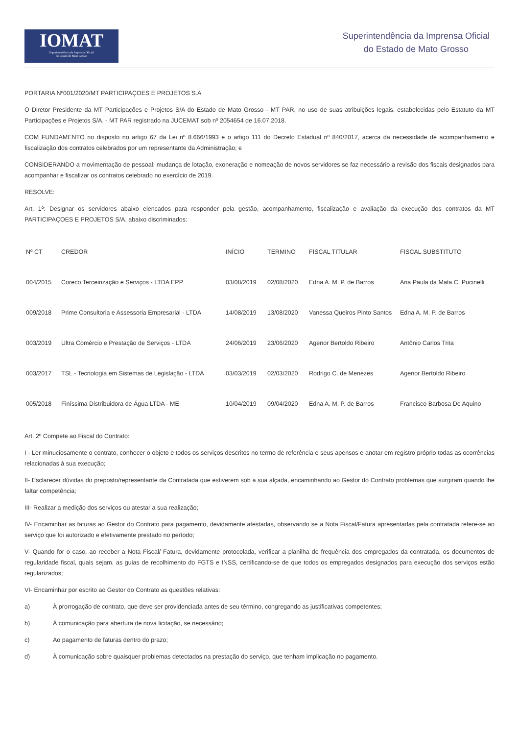IOMAT
Superintendência da Imprensa Oficial
do Estado de Mato Grosso
Superintendência da Imprensa Oficial
do Estado de Mato Grosso
PORTARIA Nº001/2020/MT PARTICIPAÇOES E PROJETOS S.A
O Diretor Presidente da MT Participações e Projetos S/A do Estado de Mato Grosso - MT PAR, no uso de suas atribuições legais, estabelecidas pelo Estatuto da MT Participações e Projetos S/A. - MT PAR registrado na JUCEMAT sob nº 2054654 de 16.07.2018.
COM FUNDAMENTO no disposto no artigo 67 da Lei nº 8.666/1993 e o artigo 111 do Decreto Estadual nº 840/2017, acerca da necessidade de acompanhamento e fiscalização dos contratos celebrados por um representante da Administração; e
CONSIDERANDO a movimentação de pessoal: mudança de lotação, exoneração e nomeação de novos servidores se faz necessário a revisão dos fiscais designados para acompanhar e fiscalizar os contratos celebrado no exercício de 2019.
RESOLVE:
Art. 1º: Designar os servidores abaixo elencados para responder pela gestão, acompanhamento, fiscalização e avaliação da execução dos contratos da MT PARTICIPAÇOES E PROJETOS S/A, abaixo discriminados:
| Nº CT | CREDOR | INÍCIO | TERMINO | FISCAL TITULAR | FISCAL SUBSTITUTO |
| --- | --- | --- | --- | --- | --- |
| 004/2015 | Coreco Terceirização e Serviços - LTDA EPP | 03/08/2019 | 02/08/2020 | Edna A. M. P. de Barros | Ana Paula da Mata C. Pucinelli |
| 009/2018 | Prime Consultoria e Assessoria Empresarial - LTDA | 14/08/2019 | 13/08/2020 | Vanessa Queiros Pinto Santos | Edna A. M. P. de Barros |
| 003/2019 | Ultra Comércio e Prestação de Serviços - LTDA | 24/06/2019 | 23/06/2020 | Agenor Bertoldo Ribeiro | Antônio Carlos Trita |
| 003/2017 | TSL - Tecnologia em Sistemas de Legislação - LTDA | 03/03/2019 | 02/03/2020 | Rodrigo C. de Menezes | Agenor Bertoldo Ribeiro |
| 005/2018 | Finíssima Distribuidora de Água LTDA - ME | 10/04/2019 | 09/04/2020 | Edna A. M. P. de Barros | Francisco Barbosa De Aquino |
Art. 2º Compete ao Fiscal do Contrato:
I - Ler minuciosamente o contrato, conhecer o objeto e todos os serviços descritos no termo de referência e seus apensos e anotar em registro próprio todas as ocorrências relacionadas à sua execução;
II- Esclarecer dúvidas do preposto/representante da Contratada que estiverem sob a sua alçada, encaminhando ao Gestor do Contrato problemas que surgiram quando lhe faltar competência;
III- Realizar a medição dos serviços ou atestar a sua realização;
IV- Encaminhar as faturas ao Gestor do Contrato para pagamento, devidamente atestadas, observando se a Nota Fiscal/Fatura apresentadas pela contratada refere-se ao serviço que foi autorizado e efetivamente prestado no período;
V- Quando for o caso, ao receber a Nota Fiscal/ Fatura, devidamente protocolada, verificar a planilha de frequência dos empregados da contratada, os documentos de regularidade fiscal, quais sejam, as guias de recolhimento do FGTS e INSS, certificando-se de que todos os empregados designados para execução dos serviços estão regularizados;
VI- Encaminhar por escrito ao Gestor do Contrato as questões relativas:
a) À prorrogação de contrato, que deve ser providenciada antes de seu término, congregando as justificativas competentes;
b) À comunicação para abertura de nova licitação, se necessário;
c) Ao pagamento de faturas dentro do prazo;
d) À comunicação sobre quaisquer problemas detectados na prestação do serviço, que tenham implicação no pagamento.